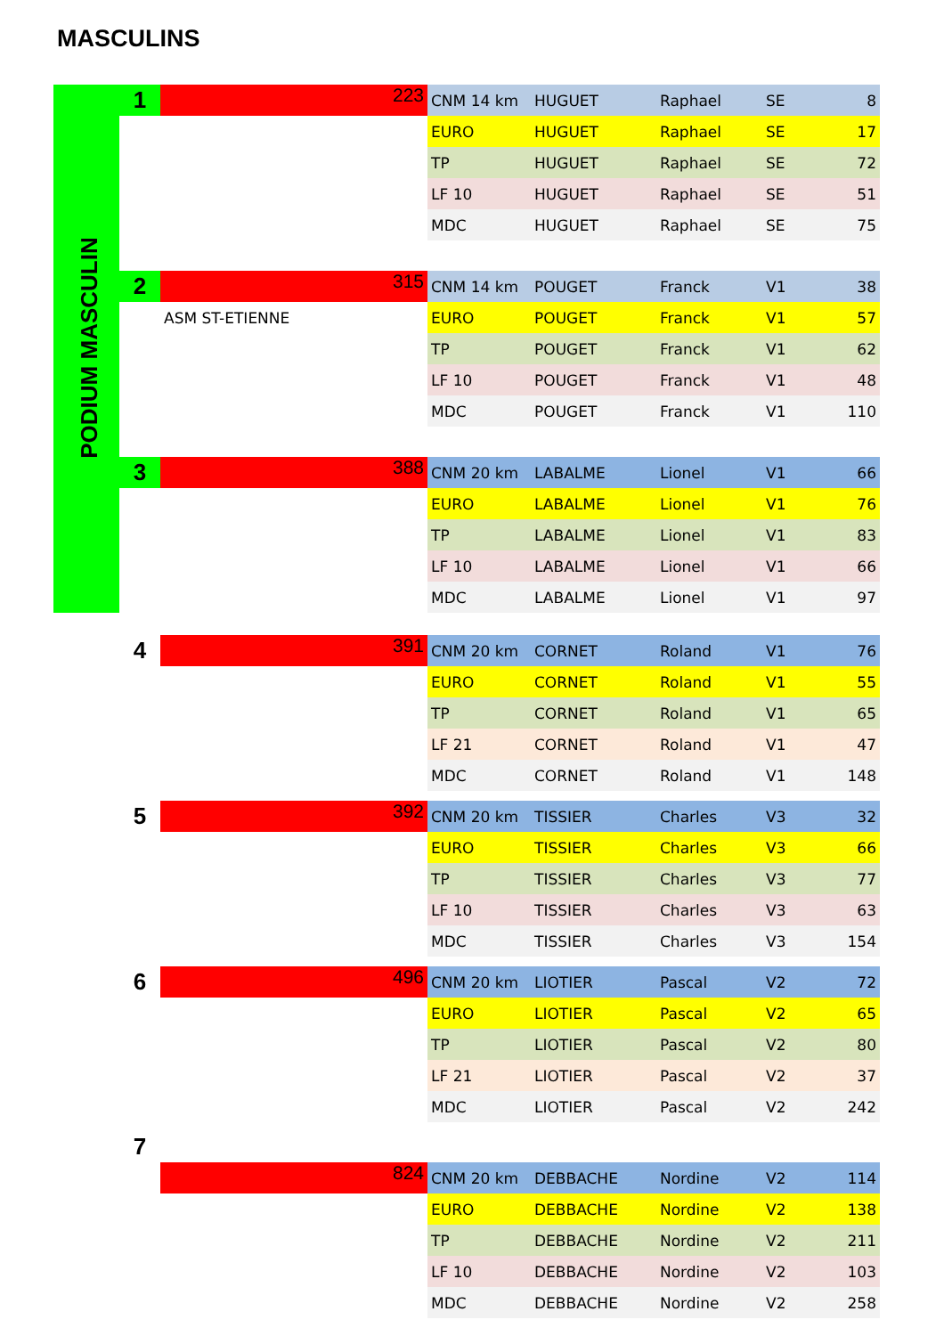MASCULINS
PODIUM MASCULIN
| 1 | 223 | CNM 14 km | HUGUET | Raphael | SE | 8 |
| | | EURO | HUGUET | Raphael | SE | 17 |
| | | TP | HUGUET | Raphael | SE | 72 |
| | | LF 10 | HUGUET | Raphael | SE | 51 |
| | | MDC | HUGUET | Raphael | SE | 75 |
| 2 | 315 | CNM 14 km | POUGET | Franck | V1 | 38 |
| | ASM ST-ETIENNE | EURO | POUGET | Franck | V1 | 57 |
| | | TP | POUGET | Franck | V1 | 62 |
| | | LF 10 | POUGET | Franck | V1 | 48 |
| | | MDC | POUGET | Franck | V1 | 110 |
| 3 | 388 | CNM 20 km | LABALME | Lionel | V1 | 66 |
| | | EURO | LABALME | Lionel | V1 | 76 |
| | | TP | LABALME | Lionel | V1 | 83 |
| | | LF 10 | LABALME | Lionel | V1 | 66 |
| | | MDC | LABALME | Lionel | V1 | 97 |
| 4 | 391 | CNM 20 km | CORNET | Roland | V1 | 76 |
| | | EURO | CORNET | Roland | V1 | 55 |
| | | TP | CORNET | Roland | V1 | 65 |
| | | LF 21 | CORNET | Roland | V1 | 47 |
| | | MDC | CORNET | Roland | V1 | 148 |
| 5 | 392 | CNM 20 km | TISSIER | Charles | V3 | 32 |
| | | EURO | TISSIER | Charles | V3 | 66 |
| | | TP | TISSIER | Charles | V3 | 77 |
| | | LF 10 | TISSIER | Charles | V3 | 63 |
| | | MDC | TISSIER | Charles | V3 | 154 |
| 6 | 496 | CNM 20 km | LIOTIER | Pascal | V2 | 72 |
| | | EURO | LIOTIER | Pascal | V2 | 65 |
| | | TP | LIOTIER | Pascal | V2 | 80 |
| | | LF 21 | LIOTIER | Pascal | V2 | 37 |
| | | MDC | LIOTIER | Pascal | V2 | 242 |
| 7 | | | | | | |
| | 824 | CNM 20 km | DEBBACHE | Nordine | V2 | 114 |
| | | EURO | DEBBACHE | Nordine | V2 | 138 |
| | | TP | DEBBACHE | Nordine | V2 | 211 |
| | | LF 10 | DEBBACHE | Nordine | V2 | 103 |
| | | MDC | DEBBACHE | Nordine | V2 | 258 |